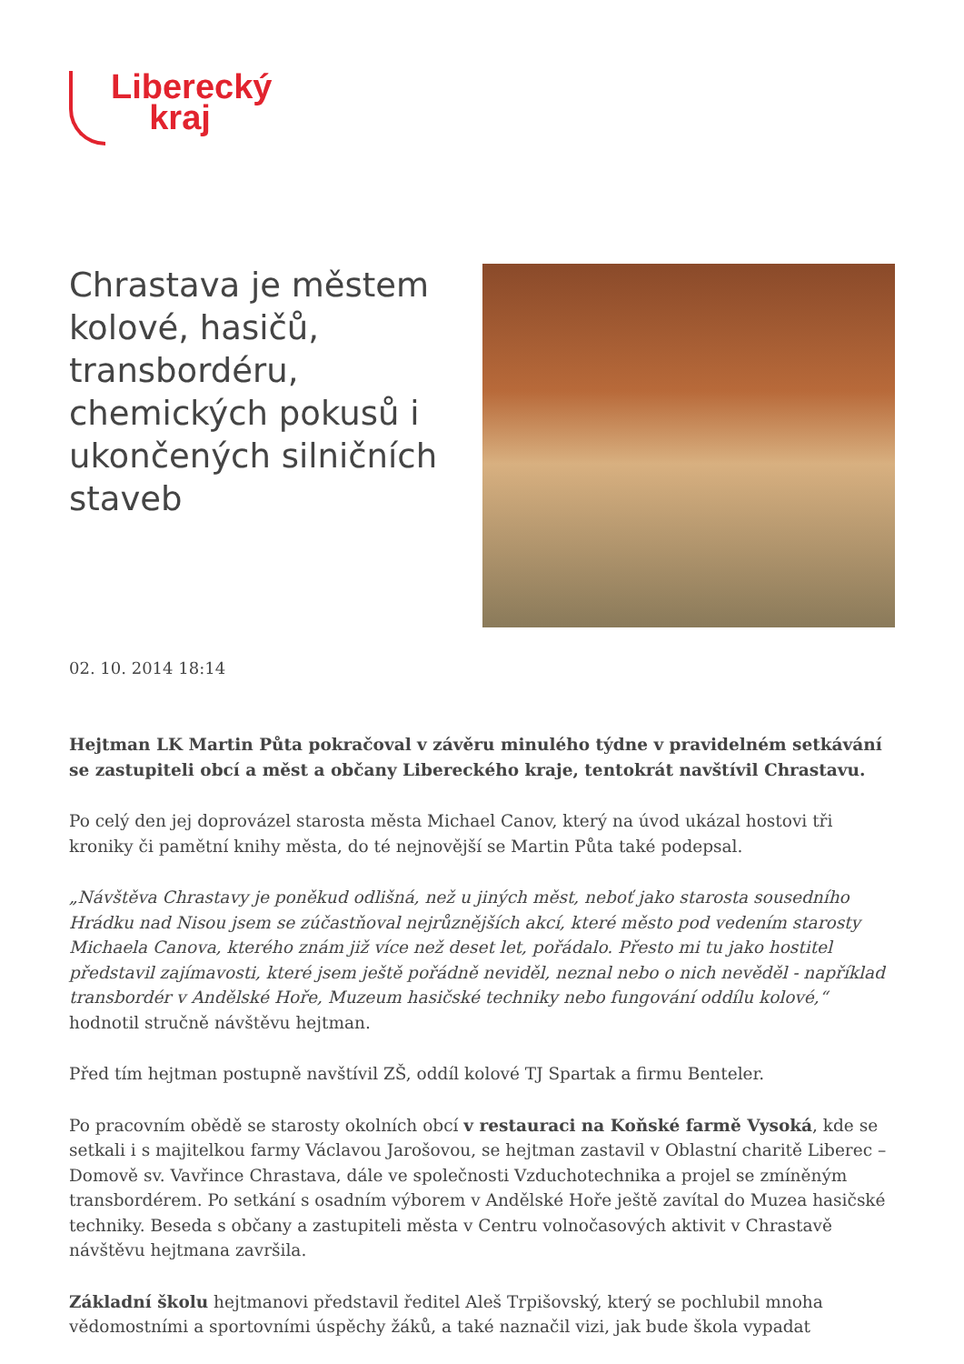Liberecký
kraj
Chrastava je městem kolové, hasičů, transbordéru, chemických pokusů i ukončených silničních staveb
02. 10. 2014 18:14
Hejtman LK Martin Půta pokračoval v závěru minulého týdne v pravidelném setkávání se zastupiteli obcí a měst a občany Libereckého kraje, tentokrát navštívil Chrastavu.
Po celý den jej doprovázel starosta města Michael Canov, který na úvod ukázal hostovi tři kroniky či pamětní knihy města, do té nejnovější se Martin Půta také podepsal.
„Návštěva Chrastavy je poněkud odlišná, než u jiných měst, neboť jako starosta sousedního Hrádku nad Nisou jsem se zúčastňoval nejrůznějších akcí, které město pod vedením starosty Michaela Canova, kterého znám již více než deset let, pořádalo. Přesto mi tu jako hostitel představil zajímavosti, které jsem ještě pořádně neviděl, neznal nebo o nich nevěděl - například transbordér v Andělské Hoře, Muzeum hasičské techniky nebo fungování oddílu kolové,“ hodnotil stručně návštěvu hejtman.
Před tím hejtman postupně navštívil ZŠ, oddíl kolové TJ Spartak a firmu Benteler.
Po pracovním obědě se starosty okolních obcí v restauraci na Koňské farmě Vysoká, kde se setkali i s majitelkou farmy Václavou Jarošovou, se hejtman zastavil v Oblastní charitě Liberec – Domově sv. Vavřince Chrastava, dále ve společnosti Vzduchotechnika a projel se zmíněným transbordérem. Po setkání s osadním výborem v Andělské Hoře ještě zavítal do Muzea hasičské techniky. Beseda s občany a zastupiteli města v Centru volnočasových aktivit v Chrastavě návštěvu hejtmana završila.
Základní školu hejtmanovi představil ředitel Aleš Trpišovský, který se pochlubil mnoha vědomostními a sportovními úspěchy žáků, a také naznačil vizi, jak bude škola vypadat